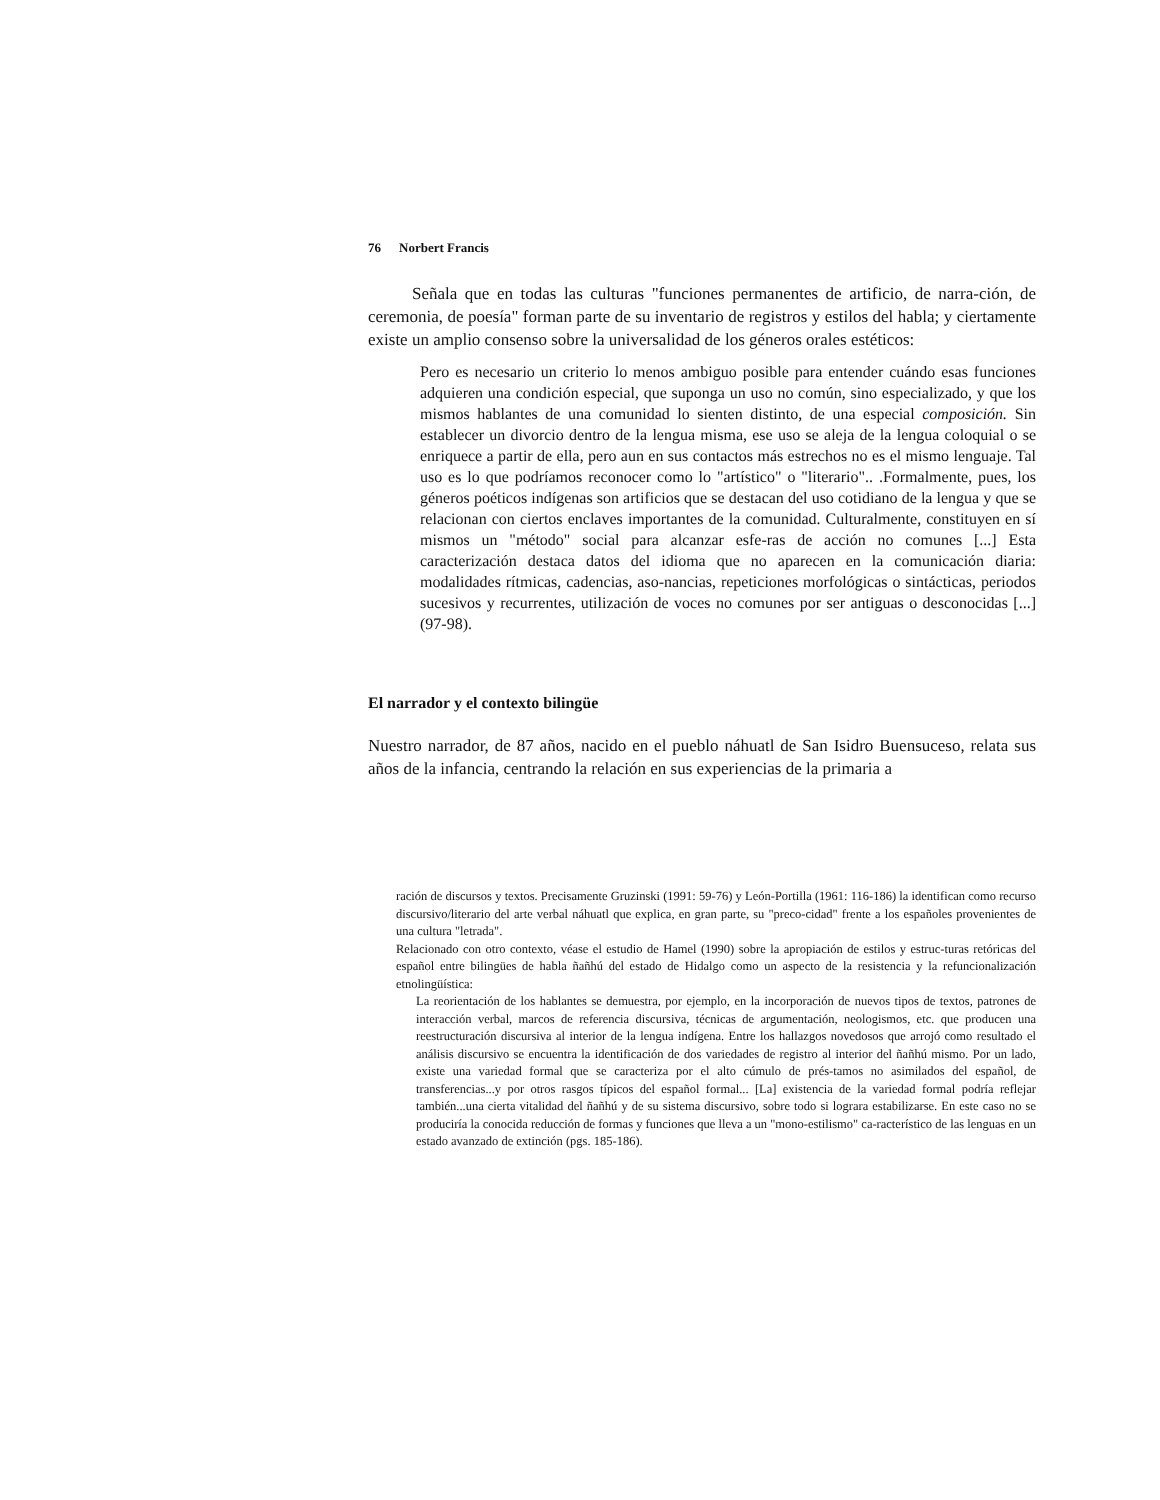76 Norbert Francis
Señala que en todas las culturas "funciones permanentes de artificio, de narra-ción, de ceremonia, de poesía" forman parte de su inventario de registros y estilos del habla; y ciertamente existe un amplio consenso sobre la universalidad de los géneros orales estéticos:
Pero es necesario un criterio lo menos ambiguo posible para entender cuándo esas funciones adquieren una condición especial, que suponga un uso no común, sino especializado, y que los mismos hablantes de una comunidad lo sienten distinto, de una especial composición. Sin establecer un divorcio dentro de la lengua misma, ese uso se aleja de la lengua coloquial o se enriquece a partir de ella, pero aun en sus contactos más estrechos no es el mismo lenguaje. Tal uso es lo que podríamos reconocer como lo "artístico" o "literario".. .Formalmente, pues, los géneros poéticos indígenas son artificios que se destacan del uso cotidiano de la lengua y que se relacionan con ciertos enclaves importantes de la comunidad. Culturalmente, constituyen en sí mismos un "método" social para alcanzar esfe-ras de acción no comunes [...] Esta caracterización destaca datos del idioma que no aparecen en la comunicación diaria: modalidades rítmicas, cadencias, aso-nancias, repeticiones morfológicas o sintácticas, periodos sucesivos y recurrentes, utilización de voces no comunes por ser antiguas o desconocidas [...] (97-98).
El narrador y el contexto bilingüe
Nuestro narrador, de 87 años, nacido en el pueblo náhuatl de San Isidro Buensuceso, relata sus años de la infancia, centrando la relación en sus experiencias de la primaria a
ración de discursos y textos. Precisamente Gruzinski (1991: 59-76) y León-Portilla (1961: 116-186) la identifican como recurso discursivo/literario del arte verbal náhuatl que explica, en gran parte, su "preco-cidad" frente a los españoles provenientes de una cultura "letrada".
Relacionado con otro contexto, véase el estudio de Hamel (1990) sobre la apropiación de estilos y estruc-turas retóricas del español entre bilingües de habla ñañhú del estado de Hidalgo como un aspecto de la resistencia y la refuncionalización etnolingüística:
La reorientación de los hablantes se demuestra, por ejemplo, en la incorporación de nuevos tipos de textos, patrones de interacción verbal, marcos de referencia discursiva, técnicas de argumentación, neologismos, etc. que producen una reestructuración discursiva al interior de la lengua indígena. Entre los hallazgos novedosos que arrojó como resultado el análisis discursivo se encuentra la identificación de dos variedades de registro al interior del ñañhú mismo. Por un lado, existe una variedad formal que se caracteriza por el alto cúmulo de prés-tamos no asimilados del español, de transferencias...y por otros rasgos típicos del español formal... [La] existencia de la variedad formal podría reflejar también...una cierta vitalidad del ñañhú y de su sistema discursivo, sobre todo si lograra estabilizarse. En este caso no se produciría la conocida reducción de formas y funciones que lleva a un "mono-estilismo" ca-racterístico de las lenguas en un estado avanzado de extinción (pgs. 185-186).